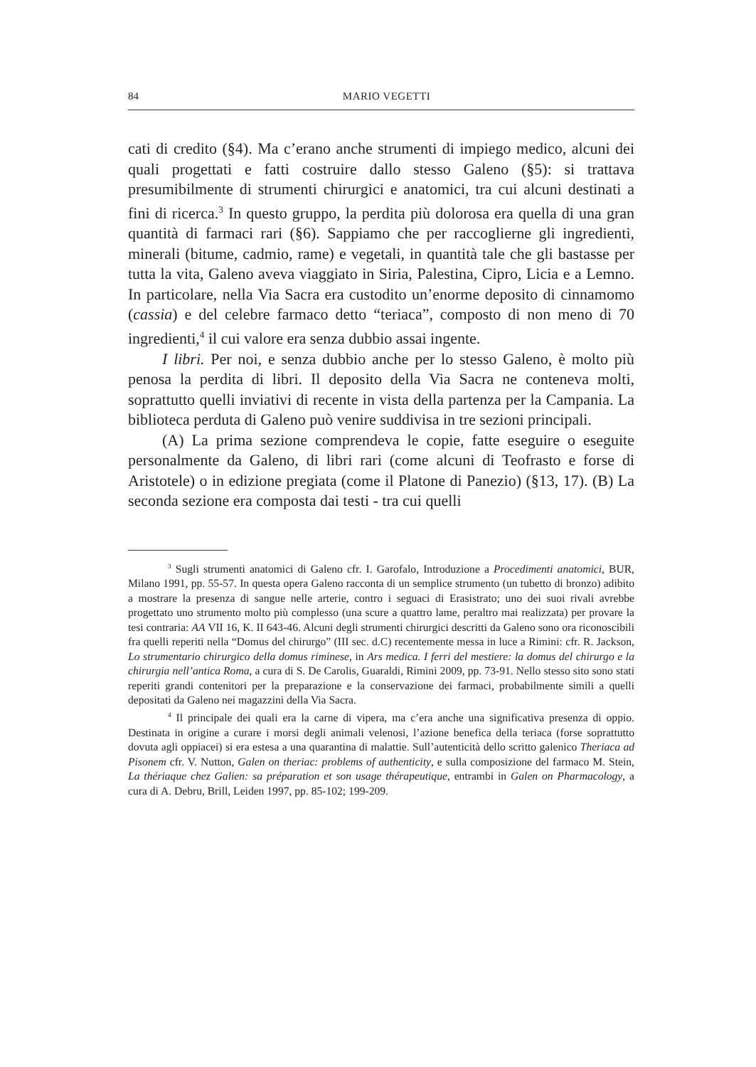84 MARIO VEGETTI
cati di credito (§4). Ma c’erano anche strumenti di impiego medico, alcuni dei quali progettati e fatti costruire dallo stesso Galeno (§5): si trattava presumibilmente di strumenti chirurgici e anatomici, tra cui alcuni destinati a fini di ricerca.<sup>3</sup> In questo gruppo, la perdita più dolorosa era quella di una gran quantità di farmaci rari (§6). Sappiamo che per raccoglierne gli ingredienti, minerali (bitume, cadmio, rame) e vegetali, in quantità tale che gli bastasse per tutta la vita, Galeno aveva viaggiato in Siria, Palestina, Cipro, Licia e a Lemno. In particolare, nella Via Sacra era custodito un’enorme deposito di cinnamomo (cassia) e del celebre farmaco detto “teriaca”, composto di non meno di 70 ingredienti,<sup>4</sup> il cui valore era senza dubbio assai ingente.
I libri. Per noi, e senza dubbio anche per lo stesso Galeno, è molto più penosa la perdita di libri. Il deposito della Via Sacra ne conteneva molti, soprattutto quelli inviativi di recente in vista della partenza per la Campania. La biblioteca perduta di Galeno può venire suddivisa in tre sezioni principali.
(A) La prima sezione comprendeva le copie, fatte eseguire o eseguite personalmente da Galeno, di libri rari (come alcuni di Teofrasto e forse di Aristotele) o in edizione pregiata (come il Platone di Panezio) (§13, 17). (B) La seconda sezione era composta dai testi - tra cui quelli
<sup>3</sup> Sugli strumenti anatomici di Galeno cfr. I. Garofalo, Introduzione a Procedimenti anatomici, BUR, Milano 1991, pp. 55-57. In questa opera Galeno racconta di un semplice strumento (un tubetto di bronzo) adibito a mostrare la presenza di sangue nelle arterie, contro i seguaci di Erasistrato; uno dei suoi rivali avrebbe progettato uno strumento molto più complesso (una scure a quattro lame, peraltro mai realizzata) per provare la tesi contraria: AA VII 16, K. II 643-46. Alcuni degli strumenti chirurgici descritti da Galeno sono ora riconoscibili fra quelli reperiti nella “Domus del chirurgo” (III sec. d.C) recentemente messa in luce a Rimini: cfr. R. Jackson, Lo strumentario chirurgico della domus riminese, in Ars medica. I ferri del mestiere: la domus del chirurgo e la chirurgia nell’antica Roma, a cura di S. De Carolis, Guaraldi, Rimini 2009, pp. 73-91. Nello stesso sito sono stati reperiti grandi contenitori per la preparazione e la conservazione dei farmaci, probabilmente simili a quelli depositati da Galeno nei magazzini della Via Sacra.
<sup>4</sup> Il principale dei quali era la carne di vipera, ma c’era anche una significativa presenza di oppio. Destinata in origine a curare i morsi degli animali velenosi, l’azione benefica della teriaca (forse soprattutto dovuta agli oppiacei) si era estesa a una quarantina di malattie. Sull’autenticità dello scritto galenico Theriaca ad Pisonem cfr. V. Nutton, Galen on theriac: problems of authenticity, e sulla composizione del farmaco M. Stein, La thériaque chez Galien: sa préparation et son usage thérapeutique, entrambi in Galen on Pharmacology, a cura di A. Debru, Brill, Leiden 1997, pp. 85-102; 199-209.